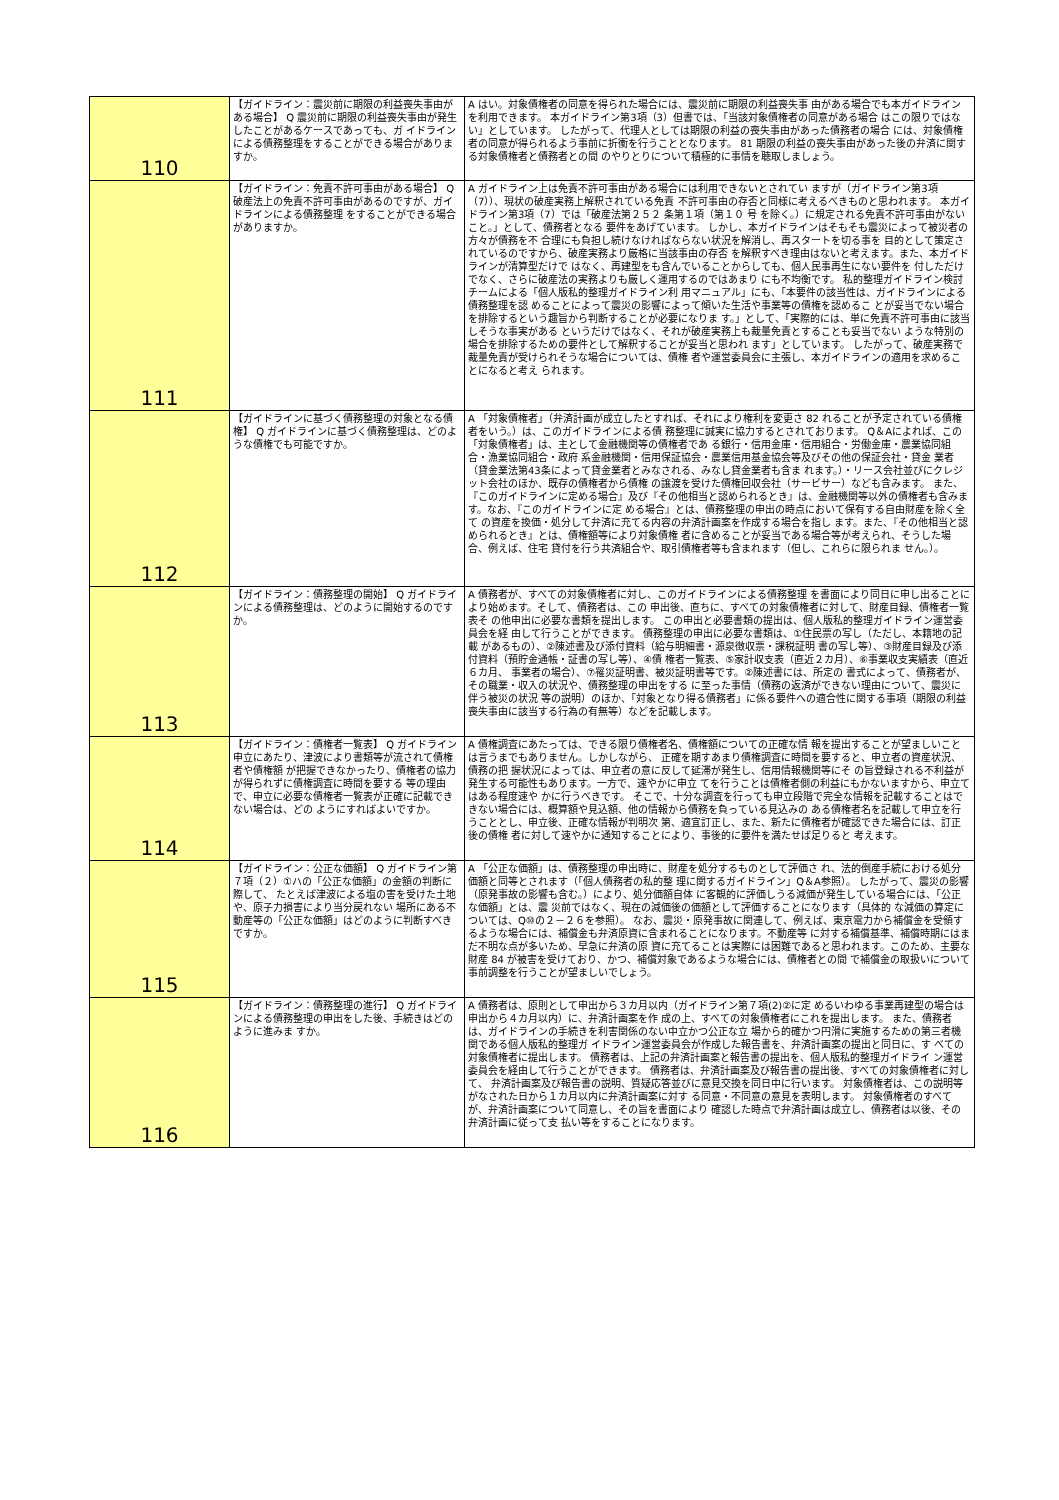| 110 | 【ガイドライン：震災前に期限の利益喪失事由がある場合】 Q 震災前に期限の利益喪失事由が発生したことがあるケースであっても、ガ イドラインによる債務整理をすることができる場合がありますか。 | A はい。対象債権者の同意を得られた場合には、震災前に期限の利益喪失事 由がある場合でも本ガイドラインを利用できます。 本ガイドライン第3項（3）但書では、「当該対象債権者の同意がある場合 はこの限りではない」としています。 したがって、代理人としては期限の利益の喪失事由があった債務者の場合 には、対象債権者の同意が得られるよう事前に折衝を行うこととなります。 81 期限の利益の喪失事由があった後の弁済に関する対象債権者と債務者との間 のやりとりについて積極的に事情を聴取しましょう。 |
| 111 | 【ガイドライン：免責不許可事由がある場合】 Q 破産法上の免責不許可事由があるのですが、ガイドラインによる債務整理 をすることができる場合がありますか。 | A ガイドライン上は免責不許可事由がある場合には利用できないとされてい ますが（ガイドライン第3項（7））、現状の破産実務上解釈されている免責 不許可事由の存否と同様に考えるべきものと思われます。 本ガイドライン第3項（7）では「破産法第２５２ 条第１項（第１０ 号 を除く。）に規定される免責不許可事由がないこと。」として、債務者となる 要件をあげています。 しかし、本ガイドラインはそもそも震災によって被災者の方々が債務を不 合理にも負担し続けなければならない状況を解消し、再スタートを切る事を 目的として策定されているのですから、破産実務より厳格に当該事由の存否 を解釈すべき理由はないと考えます。また、本ガイドラインが清算型だけで はなく、再建型をも含んでいることからしても、個人民事再生にない要件を 付しただけでなく、さらに破産法の実務よりも厳しく運用するのではあまり にも不均衡です。 私的整理ガイドライン検討チームによる「個人版私的整理ガイドライン利 用マニュアル」にも、「本要件の該当性は、ガイドラインによる債務整理を認 めることによって震災の影響によって傾いた生活や事業等の債権を認めるこ とが妥当でない場合を排除するという趣旨から判断することが必要になりま す。」として、「実際的には、単に免責不許可事由に該当しそうな事実がある というだけではなく、それが破産実務上も裁量免責とすることも妥当でない ような特別の場合を排除するための要件として解釈することが妥当と思われ ます」としています。 したがって、破産実務で裁量免責が受けられそうな場合については、債権 者や運営委員会に主張し、本ガイドラインの適用を求めることになると考え られます。 |
| 112 | 【ガイドラインに基づく債務整理の対象となる債権】 Q ガイドラインに基づく債務整理は、どのような債権でも可能ですか。 | A 「対象債権者」（弁済計画が成立したとすれば、それにより権利を変更さ 82 れることが予定されている債権者をいう。）は、このガイドラインによる債 務整理に誠実に協力するとされております。 Q＆Aによれば、この「対象債権者」は、主として金融機関等の債権者であ る銀行・信用金庫・信用組合・労働金庫・農業協同組合・漁業協同組合・政府 系金融機関・信用保証協会・農業信用基金協会等及びその他の保証会社・貸金 業者（貸金業法第43条によって貸金業者とみなされる、みなし貸金業者も含ま れます。）・リース会社並びにクレジット会社のほか、既存の債権者から債権 の譲渡を受けた債権回収会社（サービサー）なども含みます。 また、『このガイドラインに定める場合』及び『その他相当と認められるとき』は、金融機関等以外の債権者も含みます。なお、『このガイドラインに定 める場合』とは、債務整理の申出の時点において保有する自由財産を除く全て の資産を換価・処分して弁済に充てる内容の弁済計画案を作成する場合を指し ます。また、『その他相当と認められるとき』とは、債権額等により対象債権 者に含めることが妥当である場合等が考えられ、そうした場合、例えば、住宅 貸付を行う共済組合や、取引債権者等も含まれます（但し、これらに限られま せん。）。 |
| 113 | 【ガイドライン：債務整理の開始】 Q ガイドラインによる債務整理は、どのように開始するのですか。 | A 債務者が、すべての対象債権者に対し、このガイドラインによる債務整理 を書面により同日に申し出ることにより始めます。そして、債務者は、この 申出後、直ちに、すべての対象債権者に対して、財産目録、債権者一覧表そ の他申出に必要な書類を提出します。 この申出と必要書類の提出は、個人版私的整理ガイドライン運営委員会を経 由して行うことができます。 債務整理の申出に必要な書類は、①住民票の写し（ただし、本籍地の記載 があるもの）、②陳述書及び添付資料（給与明細書・源泉徴収票・課税証明 書の写し等）、③財産目録及び添付資料（預貯金通帳・証書の写し等）、④債 権者一覧表、⑤家計収支表（直近２カ月）、⑥事業収支実績表（直近６カ月、 事業者の場合）、⑦罹災証明書、被災証明書等です。②陳述書には、所定の 書式によって、債務者が、その職業・収入の状況や、債務整理の申出をする に至った事情（債務の返済ができない理由について、震災に伴う被災の状況 等の説明）のほか、「対象となり得る債務者」に係る要件への適合性に関する事項（期限の利益喪失事由に該当する行為の有無等）などを記載します。 |
| 114 | 【ガイドライン：債権者一覧表】 Q ガイドライン申立にあたり、津波により書類等が流されて債権者や債権額 が把握できなかったり、債権者の協力が得られずに債権調査に時間を要する 等の理由で、申立に必要な債権者一覧表が正確に記載できない場合は、どの ようにすればよいですか。 | A 債権調査にあたっては、できる限り債権者名、債権額についての正確な情 報を提出することが望ましいことは言うまでもありません。しかしながら、 正確を期すあまり債権調査に時間を要すると、申立者の資産状況、債務の把 握状況によっては、申立者の意に反して延滞が発生し、信用情報機関等にそ の旨登録される不利益が発生する可能性もあります。一方で、速やかに申立 てを行うことは債権者側の利益にもかないますから、申立てはある程度速や かに行うべきです。 そこで、十分な調査を行っても申立段階で完全な情報を記載することはで きない場合には、概算額や見込額、他の情報から債務を負っている見込みの ある債権者名を記載して申立を行うこととし、申立後、正確な情報が判明次 第、適宜訂正し、また、新たに債権者が確認できた場合には、訂正後の債権 者に対して速やかに通知することにより、事後的に要件を満たせば足りると 考えます。 |
| 115 | 【ガイドライン：公正な価額】 Q ガイドライン第７項（２）①ハの「公正な価額」の金額の判断に際して、 たとえば津波による塩の害を受けた土地や、原子力損害により当分戻れない 場所にある不動産等の「公正な価額」はどのように判断すべきですか。 | A 「公正な価額」は、債務整理の申出時に、財産を処分するものとして評価さ れ、法的倒産手続における処分価額と同等とされます（「個人債務者の私的整 理に関するガイドライン」Q＆A参照）。 したがって、震災の影響（原発事故の影響も含む。）により、処分価額自体 に客観的に評価しうる減価が発生している場合には、「公正な価額」とは、震 災前ではなく、現在の減価後の価額として評価することになります（具体的 な減価の算定については、Q⑩の２－２６を参照）。 なお、震災・原発事故に関連して、例えば、東京電力から補償金を受領す るような場合には、補償金も弁済原資に含まれることになります。不動産等 に対する補償基準、補償時期にはまだ不明な点が多いため、早急に弁済の原 資に充てることは実際には困難であると思われます。このため、主要な財産 84 が被害を受けており、かつ、補償対象であるような場合には、債権者との間 で補償金の取扱いについて事前調整を行うことが望ましいでしょう。 |
| 116 | 【ガイドライン：債務整理の進行】 Q ガイドラインによる債務整理の申出をした後、手続きはどのように進みま すか。 | A 債務者は、原則として申出から３カ月以内（ガイドライン第７項(2)②に定 めるいわゆる事業再建型の場合は申出から４カ月以内）に、弁済計画案を作 成の上、すべての対象債権者にこれを提出します。 また、債務者は、ガイドラインの手続きを利害関係のない中立かつ公正な立 場から的確かつ円滑に実施するための第三者機関である個人版私的整理ガ イドライン運営委員会が作成した報告書を、弁済計画案の提出と同日に、す べての対象債権者に提出します。 債務者は、上記の弁済計画案と報告書の提出を、個人版私的整理ガイドライ ン運営委員会を経由して行うことができます。 債務者は、弁済計画案及び報告書の提出後、すべての対象債権者に対して、 弁済計画案及び報告書の説明、質疑応答並びに意見交換を同日中に行います。 対象債権者は、この説明等がなされた日から１カ月以内に弁済計画案に対す る同意・不同意の意見を表明します。 対象債権者のすべてが、弁済計画案について同意し、その旨を書面により 確認した時点で弁済計画は成立し、債務者は以後、その弁済計画に従って支 払い等をすることになります。 |